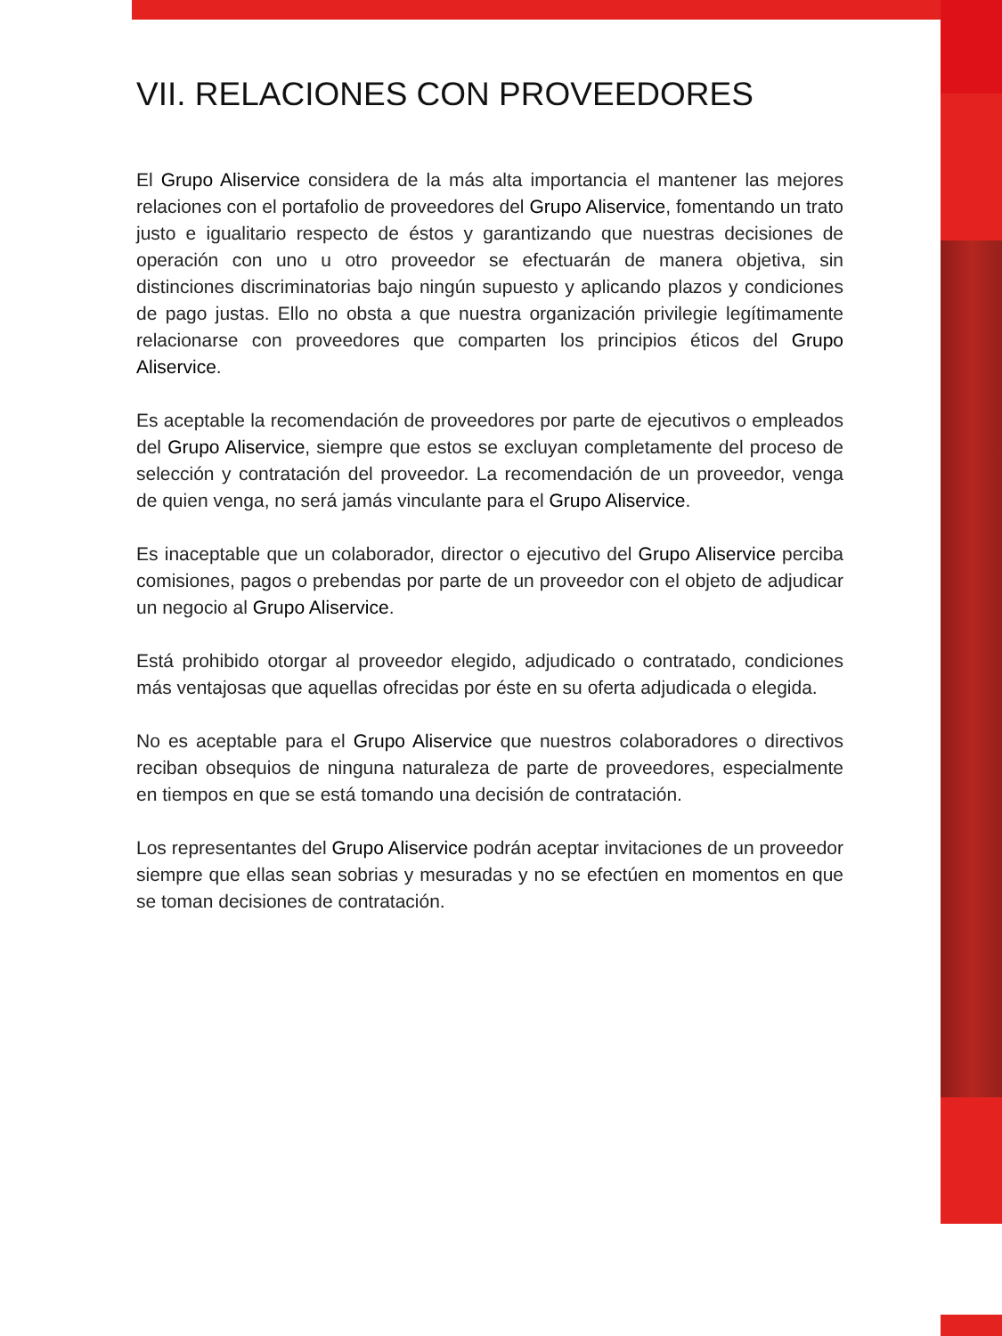VII. RELACIONES CON PROVEEDORES
El Grupo Aliservice considera de la más alta importancia el mantener las mejores relaciones con el portafolio de proveedores del Grupo Aliservice, fomentando un trato justo e igualitario respecto de éstos y garantizando que nuestras decisiones de operación con uno u otro proveedor se efectuarán de manera objetiva, sin distinciones discriminatorias bajo ningún supuesto y aplicando plazos y condiciones de pago justas. Ello no obsta a que nuestra organización privilegie legítimamente relacionarse con proveedores que comparten los principios éticos del Grupo Aliservice.
Es aceptable la recomendación de proveedores por parte de ejecutivos o empleados del Grupo Aliservice, siempre que estos se excluyan completamente del proceso de selección y contratación del proveedor. La recomendación de un proveedor, venga de quien venga, no será jamás vinculante para el Grupo Aliservice.
Es inaceptable que un colaborador, director o ejecutivo del Grupo Aliservice perciba comisiones, pagos o prebendas por parte de un proveedor con el objeto de adjudicar un negocio al Grupo Aliservice.
Está prohibido otorgar al proveedor elegido, adjudicado o contratado, condiciones más ventajosas que aquellas ofrecidas por éste en su oferta adjudicada o elegida.
No es aceptable para el Grupo Aliservice que nuestros colaboradores o directivos reciban obsequios de ninguna naturaleza de parte de proveedores, especialmente en tiempos en que se está tomando una decisión de contratación.
Los representantes del Grupo Aliservice podrán aceptar invitaciones de un proveedor siempre que ellas sean sobrias y mesuradas y no se efectúen en momentos en que se toman decisiones de contratación.